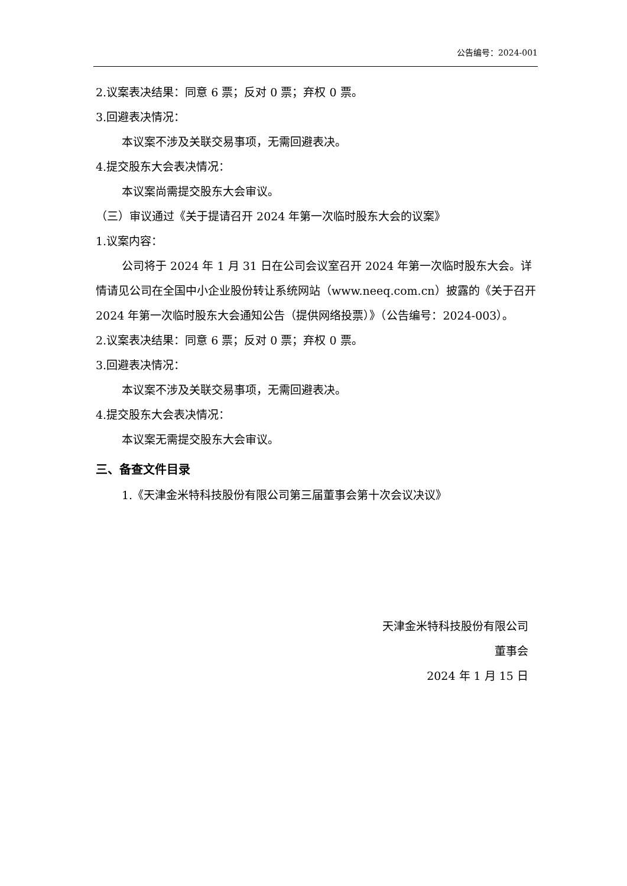公告编号：2024-001
2.议案表决结果：同意 6 票；反对 0 票；弃权 0 票。
3.回避表决情况：
本议案不涉及关联交易事项，无需回避表决。
4.提交股东大会表决情况：
本议案尚需提交股东大会审议。
（三）审议通过《关于提请召开 2024 年第一次临时股东大会的议案》
1.议案内容：
公司将于 2024 年 1 月 31 日在公司会议室召开 2024 年第一次临时股东大会。详情请见公司在全国中小企业股份转让系统网站（www.neeq.com.cn）披露的《关于召开 2024 年第一次临时股东大会通知公告（提供网络投票）》（公告编号：2024-003）。
2.议案表决结果：同意 6 票；反对 0 票；弃权 0 票。
3.回避表决情况：
本议案不涉及关联交易事项，无需回避表决。
4.提交股东大会表决情况：
本议案无需提交股东大会审议。
三、备查文件目录
1.《天津金米特科技股份有限公司第三届董事会第十次会议决议》
天津金米特科技股份有限公司
董事会
2024 年 1 月 15 日